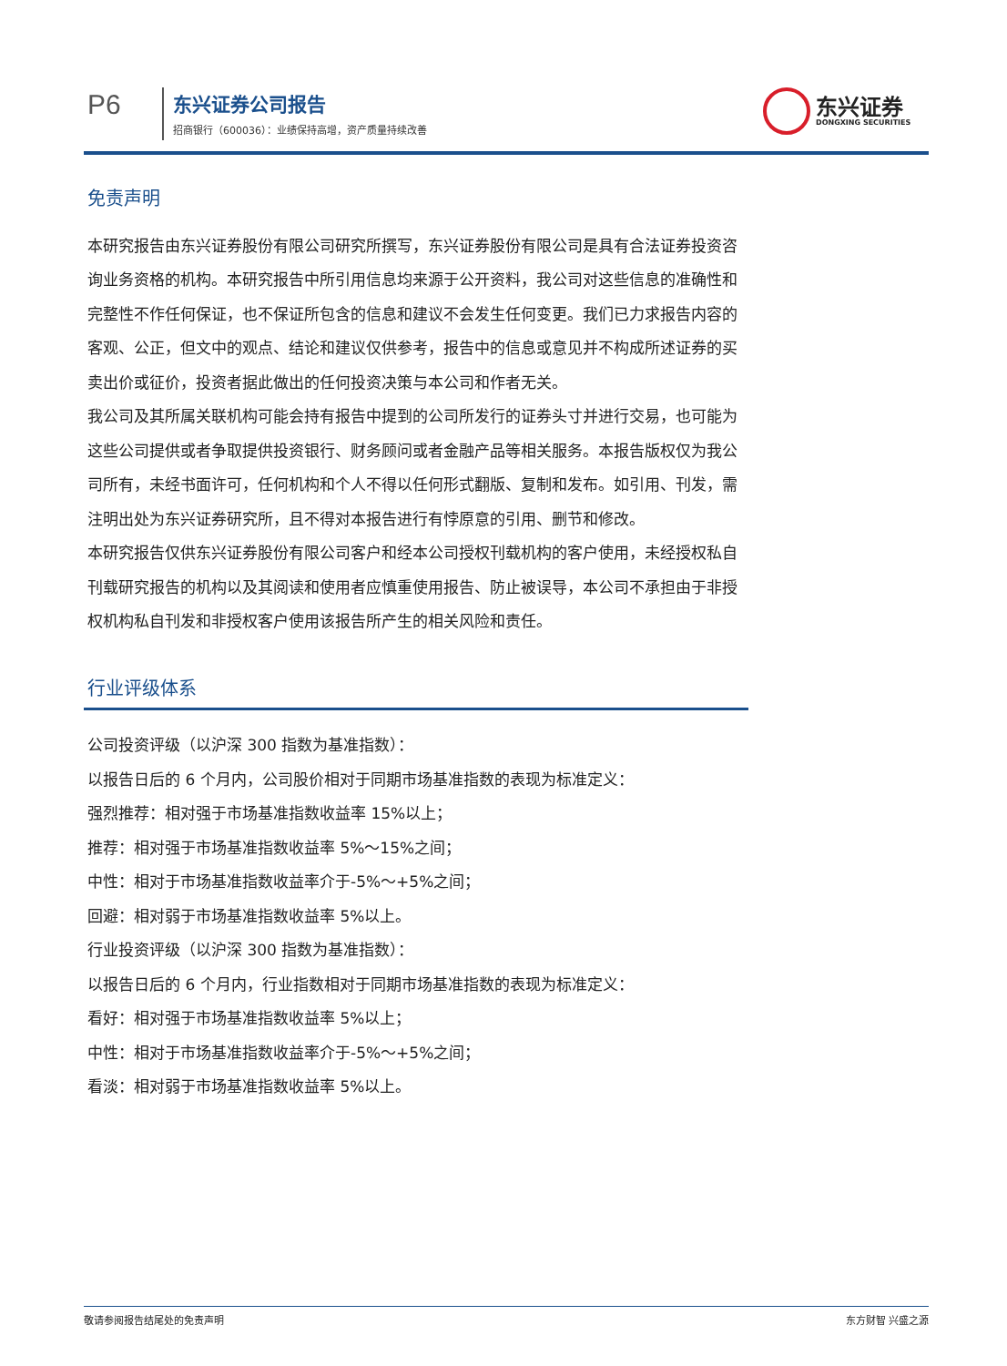P6 东兴证券公司报告
招商银行（600036）：业绩保持高增，资产质量持续改善
东兴证券
DONGXING SECURITIES
免责声明
本研究报告由东兴证券股份有限公司研究所撰写，东兴证券股份有限公司是具有合法证券投资咨询业务资格的机构。本研究报告中所引用信息均来源于公开资料，我公司对这些信息的准确性和完整性不作任何保证，也不保证所包含的信息和建议不会发生任何变更。我们已力求报告内容的客观、公正，但文中的观点、结论和建议仅供参考，报告中的信息或意见并不构成所述证券的买卖出价或征价，投资者据此做出的任何投资决策与本公司和作者无关。
我公司及其所属关联机构可能会持有报告中提到的公司所发行的证券头寸并进行交易，也可能为这些公司提供或者争取提供投资银行、财务顾问或者金融产品等相关服务。本报告版权仅为我公司所有，未经书面许可，任何机构和个人不得以任何形式翻版、复制和发布。如引用、刊发，需注明出处为东兴证券研究所，且不得对本报告进行有悖原意的引用、删节和修改。
本研究报告仅供东兴证券股份有限公司客户和经本公司授权刊载机构的客户使用，未经授权私自刊载研究报告的机构以及其阅读和使用者应慎重使用报告、防止被误导，本公司不承担由于非授权机构私自刊发和非授权客户使用该报告所产生的相关风险和责任。
行业评级体系
公司投资评级（以沪深 300 指数为基准指数）：
以报告日后的 6 个月内，公司股价相对于同期市场基准指数的表现为标准定义：
强烈推荐：相对强于市场基准指数收益率 15%以上；
推荐：相对强于市场基准指数收益率 5%～15%之间；
中性：相对于市场基准指数收益率介于-5%～+5%之间；
回避：相对弱于市场基准指数收益率 5%以上。
行业投资评级（以沪深 300 指数为基准指数）：
以报告日后的 6 个月内，行业指数相对于同期市场基准指数的表现为标准定义：
看好：相对强于市场基准指数收益率 5%以上；
中性：相对于市场基准指数收益率介于-5%～+5%之间；
看淡：相对弱于市场基准指数收益率 5%以上。
敬请参阅报告结尾处的免责声明 东方财智 兴盛之源